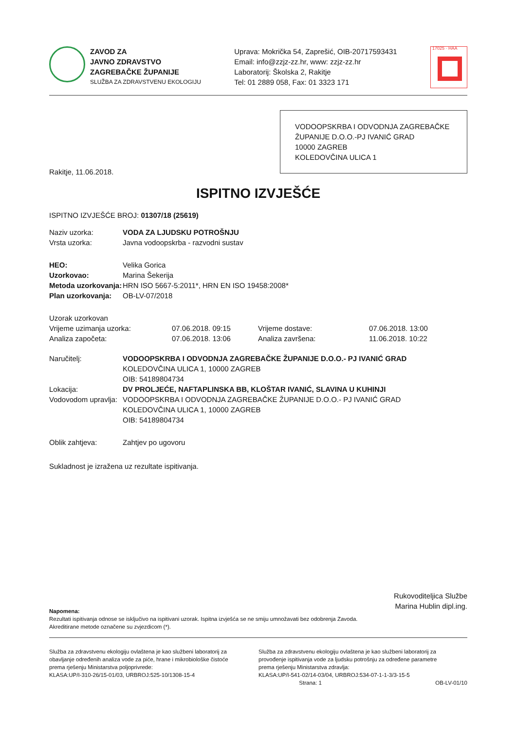ZAVOD ZA
JAVNO ZDRAVSTVO
ZAGREBAČKE ŽUPANIJE
SLUŽBA ZA ZDRAVSTVENU EKOLOGIJU
Uprava: Mokrička 54, Zaprešić, OIB-20717593431
Email: info@zzjz-zz.hr, www: zzjz-zz.hr
Laboratorij: Školska 2, Rakitje
Tel: 01 2889 058, Fax: 01 3323 171
17025 · HAA
VODOOPSKRBA I ODVODNJA ZAGREBAČKE ŽUPANIJE D.O.O.-PJ IVANIĆ GRAD
10000 ZAGREB
KOLEDOVČINA ULICA 1
Rakitje, 11.06.2018.
ISPITNO IZVJEŠĆE
ISPITNO IZVJEŠĆE BROJ: 01307/18 (25619)
| Naziv uzorka: | VODA ZA LJUDSKU POTROŠNJU |
| Vrsta uzorka: | Javna vodoopskrba - razvodni sustav |
| HEO: | Velika Gorica |
| Uzorkovao: | Marina Šekerija |
| Metoda uzorkovanja: | HRN ISO 5667-5:2011*, HRN EN ISO 19458:2008* |
| Plan uzorkovanja: | OB-LV-07/2018 |
| Uzorak uzorkovan | | | |
| Vrijeme uzimanja uzorka: | 07.06.2018. 09:15 | Vrijeme dostave: | 07.06.2018. 13:00 |
| Analiza započeta: | 07.06.2018. 13:06 | Analiza završena: | 11.06.2018. 10:22 |
| Naručitelj: | VODOOPSKRBA I ODVODNJA ZAGREBAČKE ŽUPANIJE D.O.O.- PJ IVANIĆ GRAD KOLEDOVČINA ULICA 1, 10000 ZAGREB OIB: 54189804734 |
| Lokacija: | DV PROLJEĆE, NAFTAPLINSKA BB, KLOŠTAR IVANIĆ, SLAVINA U KUHINJI |
| Vodovodom upravlja: | VODOOPSKRBA I ODVODNJA ZAGREBAČKE ŽUPANIJE D.O.O.- PJ IVANIĆ GRAD KOLEDOVČINA ULICA 1, 10000 ZAGREB OIB: 54189804734 |
| Oblik zahtjeva: | Zahtjev po ugovoru |
Sukladnost je izražena uz rezultate ispitivanja.
Rukovoditeljica Službe
Marina Hublin dipl.ing.
Napomena:
Rezultati ispitivanja odnose se isključivo na ispitivani uzorak. Ispitna izvješća se ne smiju umnožavati bez odobrenja Zavoda.
Akreditirane metode označene su zvjezdicom (*).
Služba za zdravstvenu ekologiju ovlaštena je kao službeni laboratorij za obavljanje određenih analiza vode za piće, hrane i mikrobiološke čistoće prema rješenju Ministarstva poljoprivrede:
KLASA:UP/I-310-26/15-01/03, URBROJ:525-10/1308-15-4
Služba za zdravstvenu ekologiju ovlaštena je kao službeni laboratorij za provođenje ispitivanja vode za ljudsku potrošnju za određene parametre prema rješenju Ministarstva zdravlja:
KLASA:UP/I-541-02/14-03/04, URBROJ:534-07-1-1-3/3-15-5
Strana: 1 OB-LV-01/10